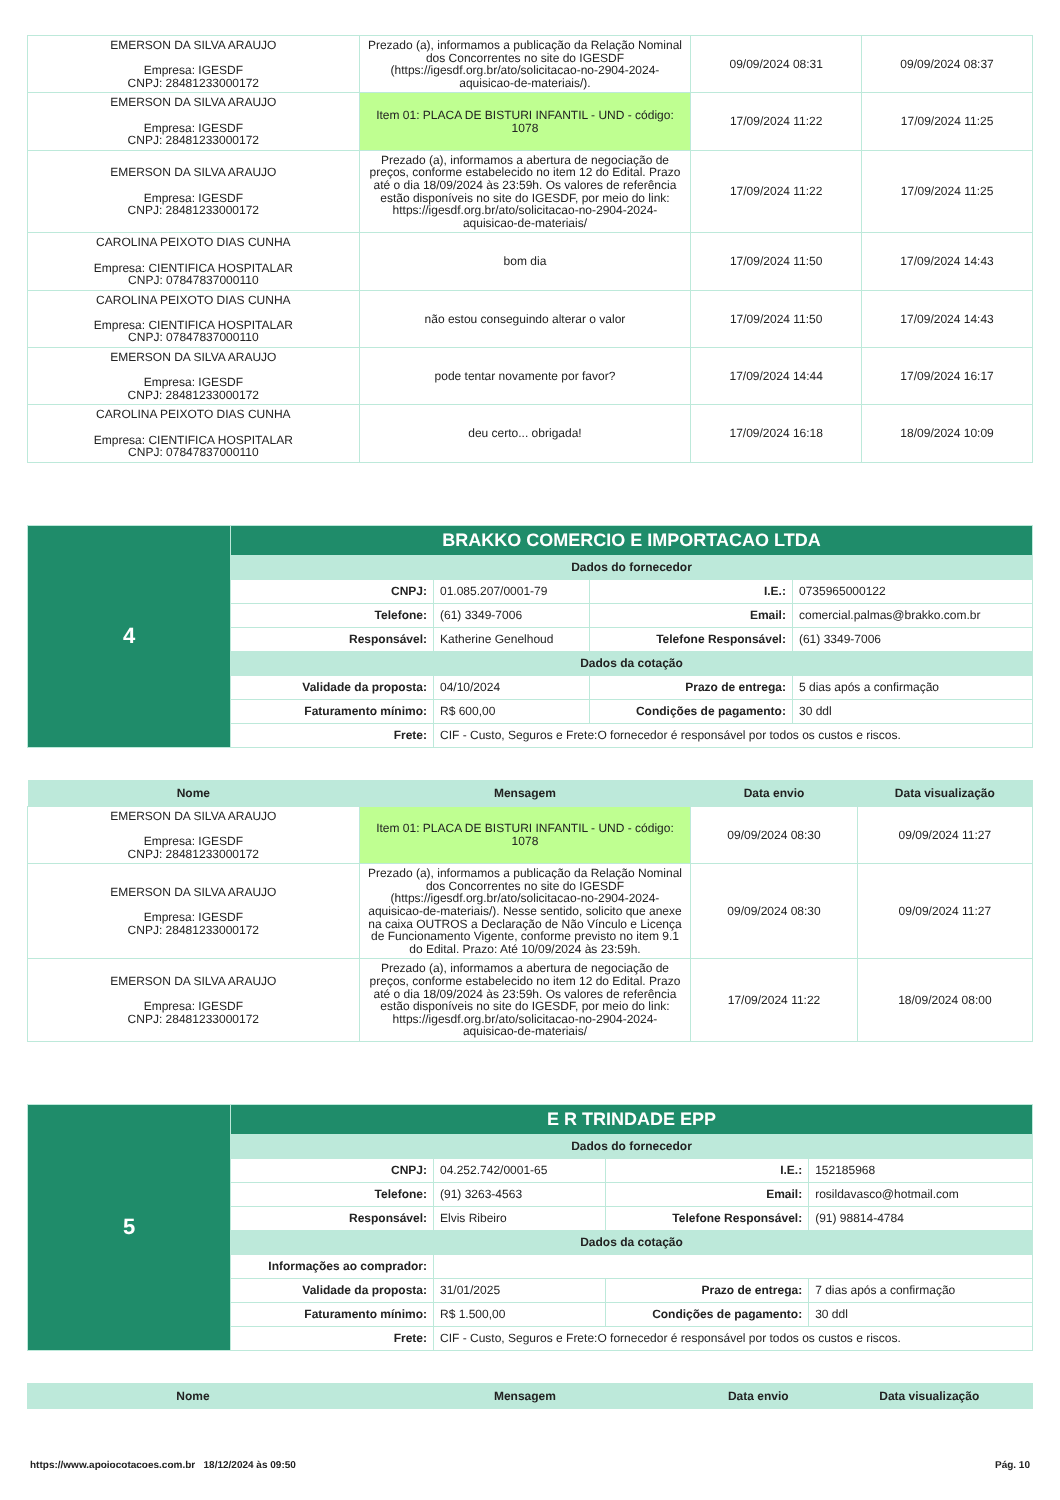| EMERSON DA SILVA ARAUJO Empresa: IGESDF CNPJ: 28481233000172 | Prezado (a), informamos a publicação da Relação Nominal dos Concorrentes no site do IGESDF (https://igesdf.org.br/ato/solicitacao-no-2904-2024-aquisicao-de-materiais/). | 09/09/2024 08:31 | 09/09/2024 08:37 |
| EMERSON DA SILVA ARAUJO Empresa: IGESDF CNPJ: 28481233000172 | Item 01: PLACA DE BISTURI INFANTIL - UND - código: 1078 | 17/09/2024 11:22 | 17/09/2024 11:25 |
| EMERSON DA SILVA ARAUJO Empresa: IGESDF CNPJ: 28481233000172 | Prezado (a), informamos a abertura de negociação de preços, conforme estabelecido no item 12 do Edital. Prazo até o dia 18/09/2024 às 23:59h. Os valores de referência estão disponíveis no site do IGESDF, por meio do link: https://igesdf.org.br/ato/solicitacao-no-2904-2024-aquisicao-de-materiais/ | 17/09/2024 11:22 | 17/09/2024 11:25 |
| CAROLINA PEIXOTO DIAS CUNHA Empresa: CIENTIFICA HOSPITALAR CNPJ: 07847837000110 | bom dia | 17/09/2024 11:50 | 17/09/2024 14:43 |
| CAROLINA PEIXOTO DIAS CUNHA Empresa: CIENTIFICA HOSPITALAR CNPJ: 07847837000110 | não estou conseguindo alterar o valor | 17/09/2024 11:50 | 17/09/2024 14:43 |
| EMERSON DA SILVA ARAUJO Empresa: IGESDF CNPJ: 28481233000172 | pode tentar novamente por favor? | 17/09/2024 14:44 | 17/09/2024 16:17 |
| CAROLINA PEIXOTO DIAS CUNHA Empresa: CIENTIFICA HOSPITALAR CNPJ: 07847837000110 | deu certo... obrigada! | 17/09/2024 16:18 | 18/09/2024 10:09 |
| 4 | BRAKKO COMERCIO E IMPORTACAO LTDA | | | |
| | Dados do fornecedor | | | |
| | CNPJ: | 01.085.207/0001-79 | I.E.: | 0735965000122 |
| | Telefone: | (61) 3349-7006 | Email: | comercial.palmas@brakko.com.br |
| | Responsável: | Katherine Genelhoud | Telefone Responsável: | (61) 3349-7006 |
| | Dados da cotação | | | |
| | Validade da proposta: | 04/10/2024 | Prazo de entrega: | 5 dias após a confirmação |
| | Faturamento mínimo: | R$ 600,00 | Condições de pagamento: | 30 ddl |
| | Frete: | CIF - Custo, Seguros e Frete:O fornecedor é responsável por todos os custos e riscos. | | |
| Nome | Mensagem | Data envio | Data visualização |
| --- | --- | --- | --- |
| EMERSON DA SILVA ARAUJO Empresa: IGESDF CNPJ: 28481233000172 | Item 01: PLACA DE BISTURI INFANTIL - UND - código: 1078 | 09/09/2024 08:30 | 09/09/2024 11:27 |
| EMERSON DA SILVA ARAUJO Empresa: IGESDF CNPJ: 28481233000172 | Prezado (a), informamos a publicação da Relação Nominal dos Concorrentes no site do IGESDF (https://igesdf.org.br/ato/solicitacao-no-2904-2024-aquisicao-de-materiais/). Nesse sentido, solicito que anexe na caixa OUTROS a Declaração de Não Vínculo e Licença de Funcionamento Vigente, conforme previsto no item 9.1 do Edital. Prazo: Até 10/09/2024 às 23:59h. | 09/09/2024 08:30 | 09/09/2024 11:27 |
| EMERSON DA SILVA ARAUJO Empresa: IGESDF CNPJ: 28481233000172 | Prezado (a), informamos a abertura de negociação de preços, conforme estabelecido no item 12 do Edital. Prazo até o dia 18/09/2024 às 23:59h. Os valores de referência estão disponíveis no site do IGESDF, por meio do link: https://igesdf.org.br/ato/solicitacao-no-2904-2024-aquisicao-de-materiais/ | 17/09/2024 11:22 | 18/09/2024 08:00 |
| 5 | E R TRINDADE EPP | | | |
| | Dados do fornecedor | | | |
| | CNPJ: | 04.252.742/0001-65 | I.E.: | 152185968 |
| | Telefone: | (91) 3263-4563 | Email: | rosildavasco@hotmail.com |
| | Responsável: | Elvis Ribeiro | Telefone Responsável: | (91) 98814-4784 |
| | Dados da cotação | | | |
| | Informações ao comprador: | | | |
| | Validade da proposta: | 31/01/2025 | Prazo de entrega: | 7 dias após a confirmação |
| | Faturamento mínimo: | R$ 1.500,00 | Condições de pagamento: | 30 ddl |
| | Frete: | CIF - Custo, Seguros e Frete:O fornecedor é responsável por todos os custos e riscos. | | |
| Nome | Mensagem | Data envio | Data visualização |
| --- | --- | --- | --- |
https://www.apoiocotacoes.com.br 18/12/2024 às 09:50 Pág. 10